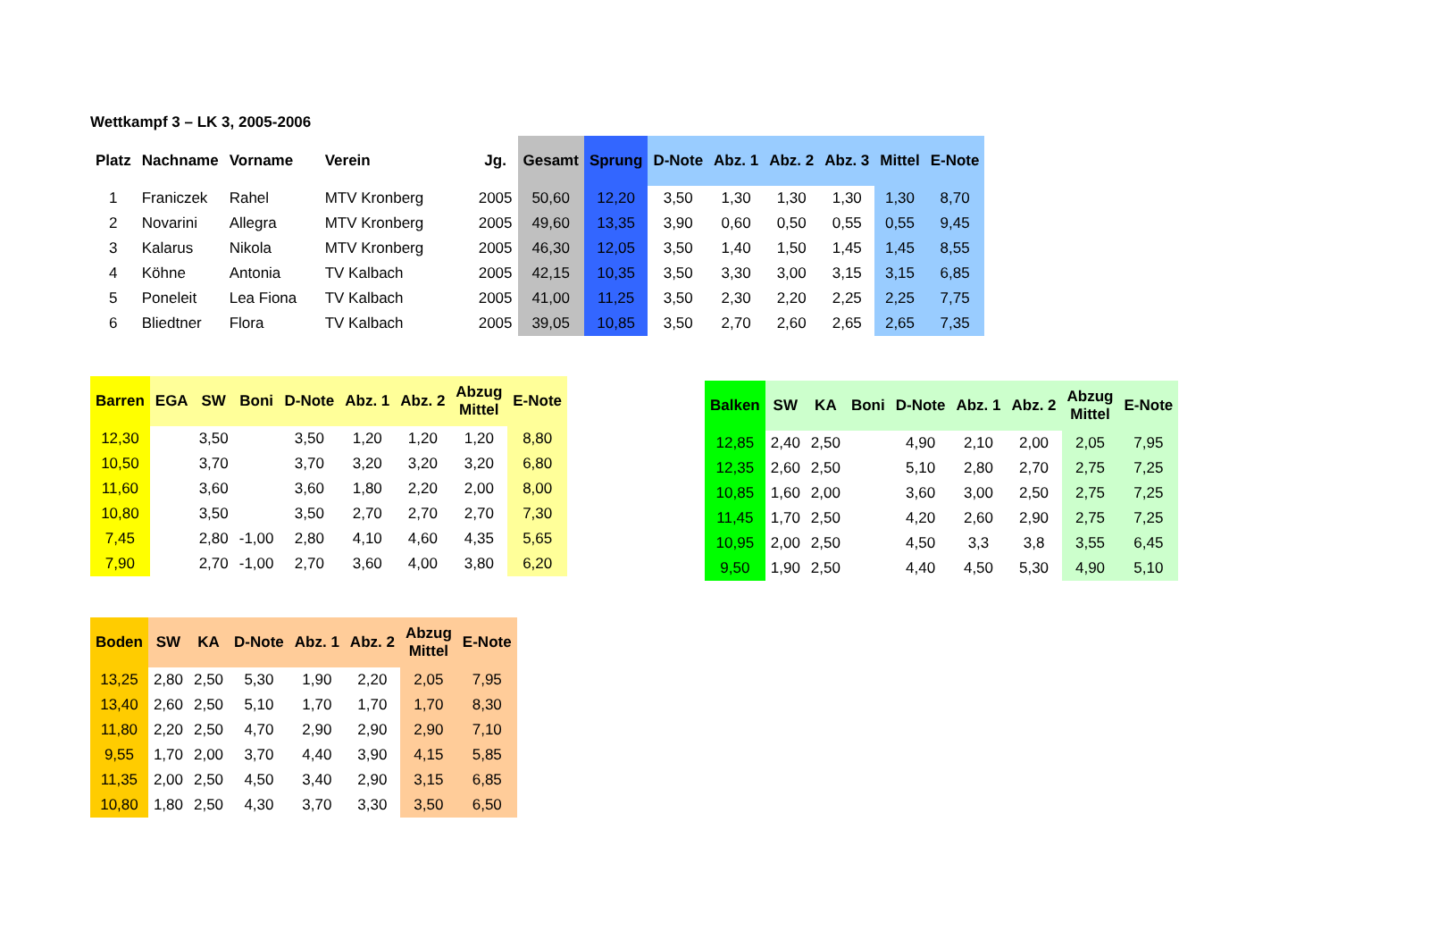Wettkampf 3 – LK 3, 2005-2006
| Platz | Nachname | Vorname | Verein | Jg. | Gesamt | Sprung | D-Note | Abz. 1 | Abz. 2 | Abz. 3 | Mittel | E-Note |
| --- | --- | --- | --- | --- | --- | --- | --- | --- | --- | --- | --- | --- |
| 1 | Franiczek | Rahel | MTV Kronberg | 2005 | 50,60 | 12,20 | 3,50 | 1,30 | 1,30 | 1,30 | 1,30 | 8,70 |
| 2 | Novarini | Allegra | MTV Kronberg | 2005 | 49,60 | 13,35 | 3,90 | 0,60 | 0,50 | 0,55 | 0,55 | 9,45 |
| 3 | Kalarus | Nikola | MTV Kronberg | 2005 | 46,30 | 12,05 | 3,50 | 1,40 | 1,50 | 1,45 | 1,45 | 8,55 |
| 4 | Köhne | Antonia | TV Kalbach | 2005 | 42,15 | 10,35 | 3,50 | 3,30 | 3,00 | 3,15 | 3,15 | 6,85 |
| 5 | Poneleit | Lea Fiona | TV Kalbach | 2005 | 41,00 | 11,25 | 3,50 | 2,30 | 2,20 | 2,25 | 2,25 | 7,75 |
| 6 | Bliedtner | Flora | TV Kalbach | 2005 | 39,05 | 10,85 | 3,50 | 2,70 | 2,60 | 2,65 | 2,65 | 7,35 |
| Barren | EGA | SW | Boni | D-Note | Abz. 1 | Abz. 2 | Abzug Mittel | E-Note |
| --- | --- | --- | --- | --- | --- | --- | --- | --- |
| 12,30 | | 3,50 | | 3,50 | 1,20 | 1,20 | 1,20 | 8,80 |
| 10,50 | | 3,70 | | 3,70 | 3,20 | 3,20 | 3,20 | 6,80 |
| 11,60 | | 3,60 | | 3,60 | 1,80 | 2,20 | 2,00 | 8,00 |
| 10,80 | | 3,50 | | 3,50 | 2,70 | 2,70 | 2,70 | 7,30 |
| 7,45 | | 2,80 | -1,00 | 2,80 | 4,10 | 4,60 | 4,35 | 5,65 |
| 7,90 | | 2,70 | -1,00 | 2,70 | 3,60 | 4,00 | 3,80 | 6,20 |
| Balken | SW | KA | Boni | D-Note | Abz. 1 | Abz. 2 | Abzug Mittel | E-Note |
| --- | --- | --- | --- | --- | --- | --- | --- | --- |
| 12,85 | 2,40 | 2,50 | | 4,90 | 2,10 | 2,00 | 2,05 | 7,95 |
| 12,35 | 2,60 | 2,50 | | 5,10 | 2,80 | 2,70 | 2,75 | 7,25 |
| 10,85 | 1,60 | 2,00 | | 3,60 | 3,00 | 2,50 | 2,75 | 7,25 |
| 11,45 | 1,70 | 2,50 | | 4,20 | 2,60 | 2,90 | 2,75 | 7,25 |
| 10,95 | 2,00 | 2,50 | | 4,50 | 3,3 | 3,8 | 3,55 | 6,45 |
| 9,50 | 1,90 | 2,50 | | 4,40 | 4,50 | 5,30 | 4,90 | 5,10 |
| Boden | SW | KA | D-Note | Abz. 1 | Abz. 2 | Abzug Mittel | E-Note |
| --- | --- | --- | --- | --- | --- | --- | --- |
| 13,25 | 2,80 | 2,50 | 5,30 | 1,90 | 2,20 | 2,05 | 7,95 |
| 13,40 | 2,60 | 2,50 | 5,10 | 1,70 | 1,70 | 1,70 | 8,30 |
| 11,80 | 2,20 | 2,50 | 4,70 | 2,90 | 2,90 | 2,90 | 7,10 |
| 9,55 | 1,70 | 2,00 | 3,70 | 4,40 | 3,90 | 4,15 | 5,85 |
| 11,35 | 2,00 | 2,50 | 4,50 | 3,40 | 2,90 | 3,15 | 6,85 |
| 10,80 | 1,80 | 2,50 | 4,30 | 3,70 | 3,30 | 3,50 | 6,50 |